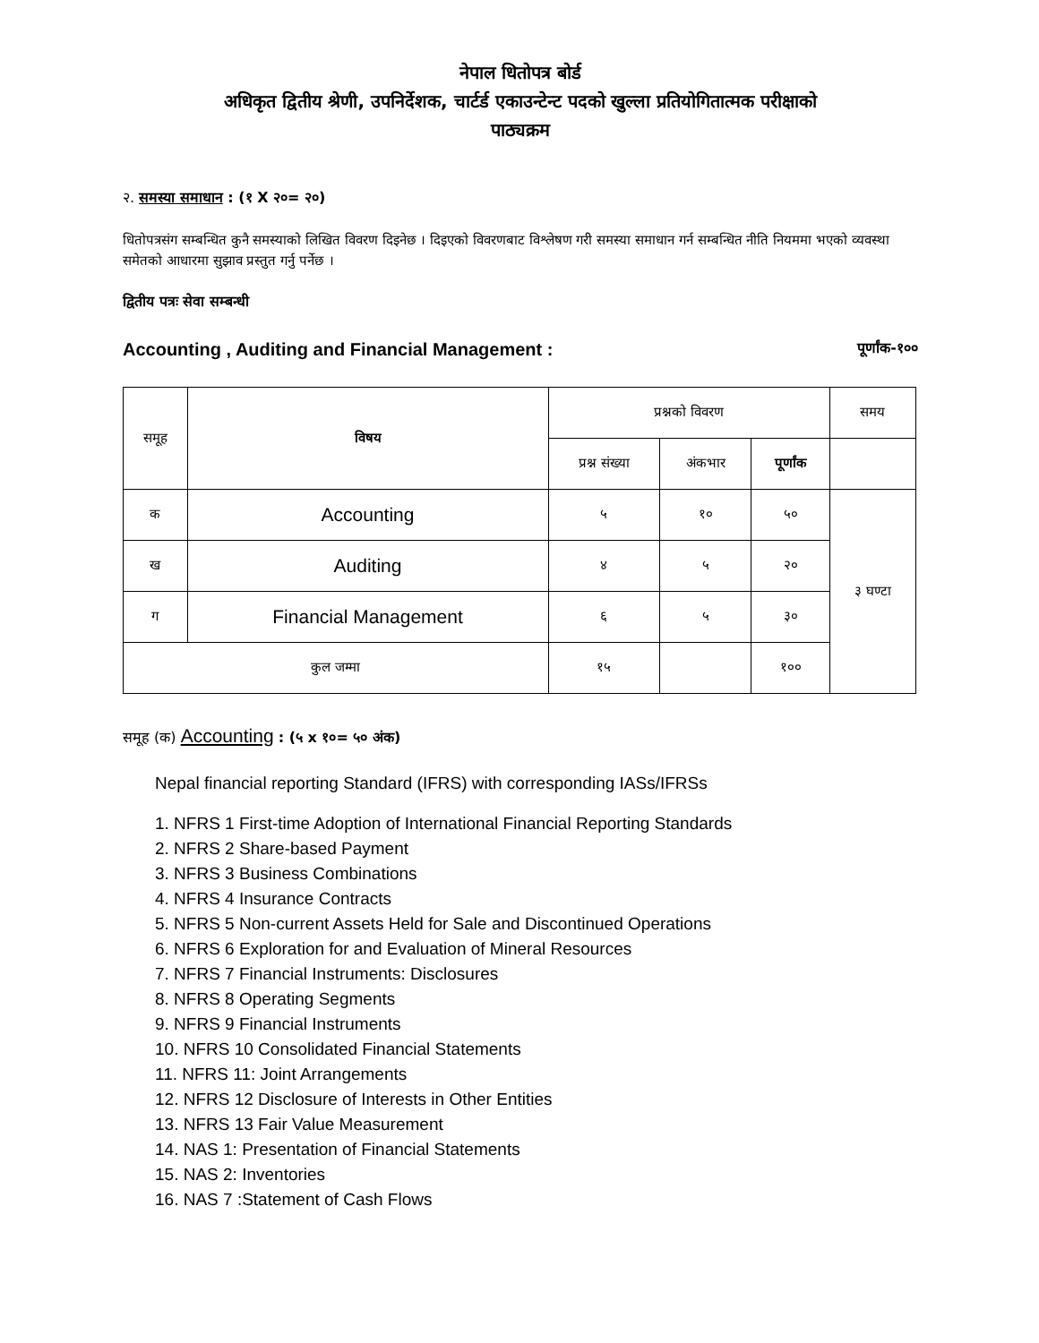नेपाल धितोपत्र बोर्ड
अधिकृत द्वितीय श्रेणी, उपनिर्देशक, चार्टर्ड एकाउन्टेन्ट पदको खुल्ला प्रतियोगितात्मक परीक्षाको
पाठ्यक्रम
२. समस्या समाधान : (१ X २०= २०)
धितोपत्रसंग सम्बन्धित कुनै समस्याको लिखित विवरण दिइनेछ । दिइएको विवरणबाट विश्लेषण गरी समस्या समाधान गर्न सम्बन्धित नीति नियममा भएको व्यवस्था समेतको आधारमा सुझाव प्रस्तुत गर्नु पर्नेछ ।
द्वितीय पत्रः सेवा सम्बन्धी
Accounting , Auditing and Financial Management : पूर्णांक-१००
| समूह | विषय | प्रश्नको विवरण | | | समय |
| --- | --- | --- | --- | --- | --- |
| | | प्रश्न संख्या | अंकभार | पूर्णांक | |
| क | Accounting | ५ | १० | ५० | ३ घण्टा |
| ख | Auditing | ४ | ५ | २० | |
| ग | Financial Management | ६ | ५ | ३० | |
| कुल जम्मा | | १५ | | १०० | |
समूह (क) Accounting : (५ x १०= ५० अंक)
Nepal financial reporting Standard (IFRS) with corresponding IASs/IFRSs
1. NFRS 1 First-time Adoption of International Financial Reporting Standards
2. NFRS 2 Share-based Payment
3. NFRS 3 Business Combinations
4. NFRS 4 Insurance Contracts
5. NFRS 5 Non-current Assets Held for Sale and Discontinued Operations
6. NFRS 6 Exploration for and Evaluation of Mineral Resources
7. NFRS 7 Financial Instruments: Disclosures
8. NFRS 8 Operating Segments
9. NFRS 9 Financial Instruments
10. NFRS 10 Consolidated Financial Statements
11. NFRS 11: Joint Arrangements
12. NFRS 12 Disclosure of Interests in Other Entities
13. NFRS 13 Fair Value Measurement
14. NAS 1: Presentation of Financial Statements
15. NAS 2: Inventories
16. NAS 7 :Statement of Cash Flows